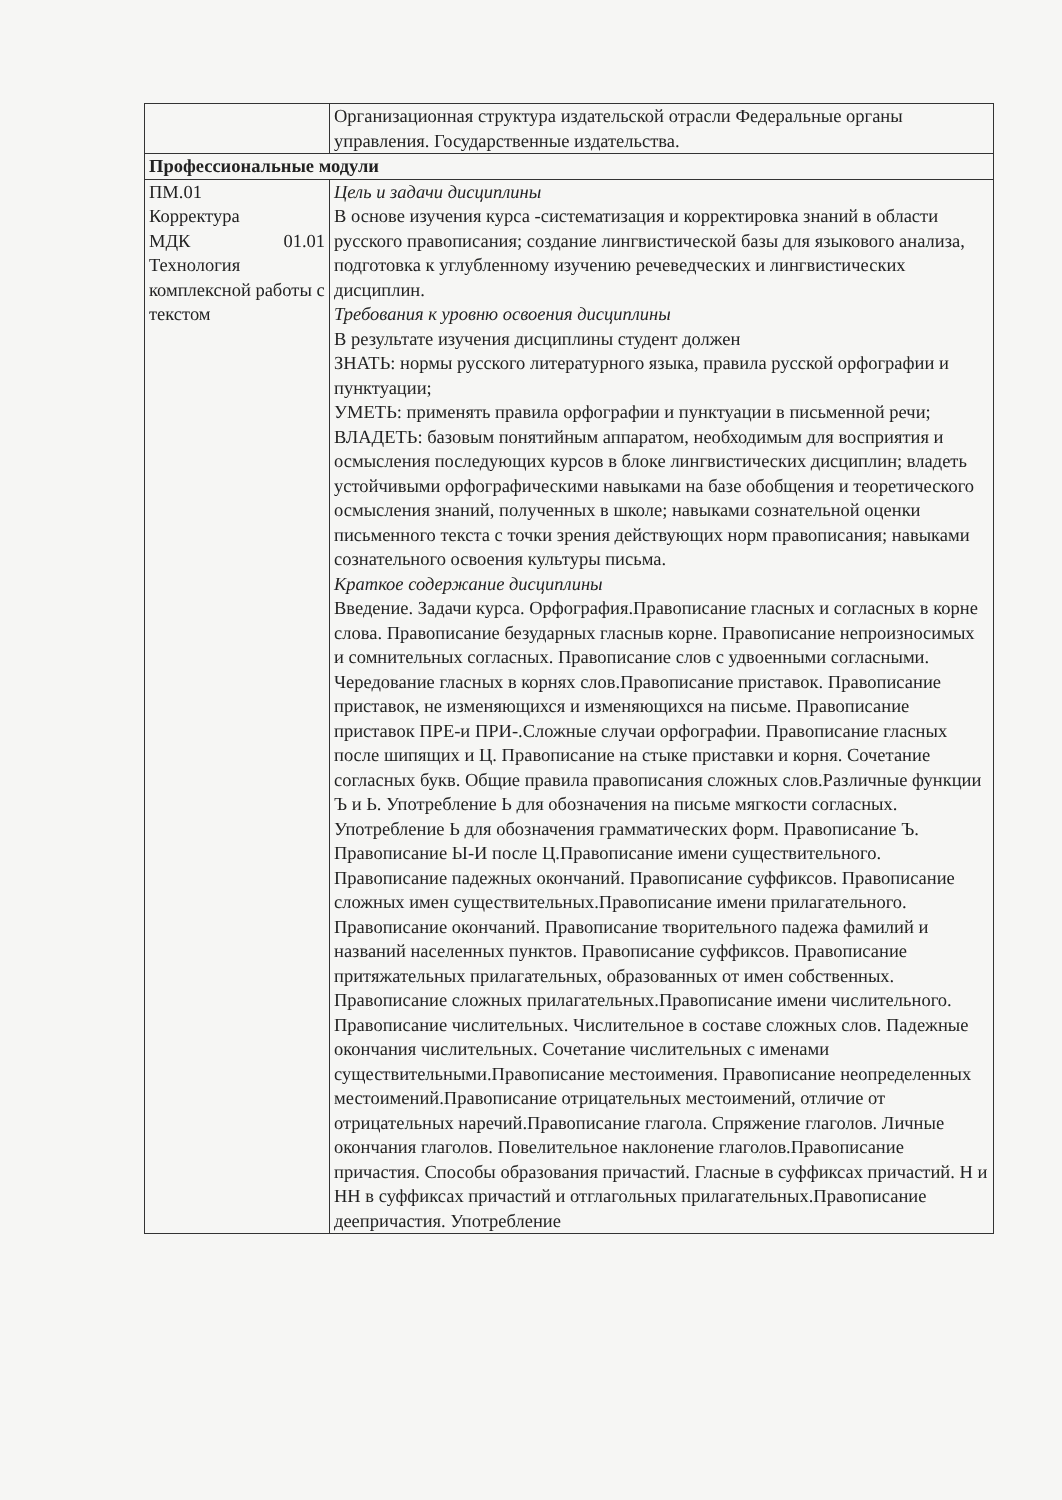| | Организационная структура издательской отрасли Федеральные органы управления. Государственные издательства. |
| Профессиональные модули | |
| ПМ.01 Корректура МДК 01.01 Технология комплексной работы с текстом | Цель и задачи дисциплины В основе изучения курса -систематизация и корректировка знаний в области русского правописания; создание лингвистической базы для языкового анализа, подготовка к углубленному изучению речеведческих и лингвистических дисциплин. Требования к уровню освоения дисциплины В результате изучения дисциплины студент должен ЗНАТЬ: нормы русского литературного языка, правила русской орфографии и пунктуации; УМЕТЬ: применять правила орфографии и пунктуации в письменной речи; ВЛАДЕТЬ: базовым понятийным аппаратом, необходимым для восприятия и осмысления последующих курсов в блоке лингвистических дисциплин; владеть устойчивыми орфографическими навыками на базе обобщения и теоретического осмысления знаний, полученных в школе; навыками сознательной оценки письменного текста с точки зрения действующих норм правописания; навыками сознательного освоения культуры письма. Краткое содержание дисциплины Введение. Задачи курса. Орфография.Правописание гласных и согласных в корне слова. Правописание безударных гласныв корне. Правописание непроизносимых и сомнительных согласных. Правописание слов с удвоенными согласными. Чередование гласных в корнях слов.Правописание приставок. Правописание приставок, не изменяющихся и изменяющихся на письме. Правописание приставок ПРЕ-и ПРИ-.Сложные случаи орфографии. Правописание гласных после шипящих и Ц. Правописание на стыке приставки и корня. Сочетание согласных букв. Общие правила правописания сложных слов.Различные функции Ъ и Ь. Употребление Ь для обозначения на письме мягкости согласных. Употребление Ь для обозначения грамматических форм. Правописание Ъ. Правописание Ы-И после Ц.Правописание имени существительного. Правописание падежных окончаний. Правописание суффиксов. Правописание сложных имен существительных.Правописание имени прилагательного. Правописание окончаний. Правописание творительного падежа фамилий и названий населенных пунктов. Правописание суффиксов. Правописание притяжательных прилагательных, образованных от имен собственных. Правописание сложных прилагательных.Правописание имени числительного. Правописание числительных. Числительное в составе сложных слов. Падежные окончания числительных. Сочетание числительных с именами существительными.Правописание местоимения. Правописание неопределенных местоимений.Правописание отрицательных местоимений, отличие от отрицательных наречий.Правописание глагола. Спряжение глаголов. Личные окончания глаголов. Повелительное наклонение глаголов.Правописание причастия. Способы образования причастий. Гласные в суффиксах причастий. Н и НН в суффиксах причастий и отглагольных прилагательных.Правописание деепричастия. Употребление |